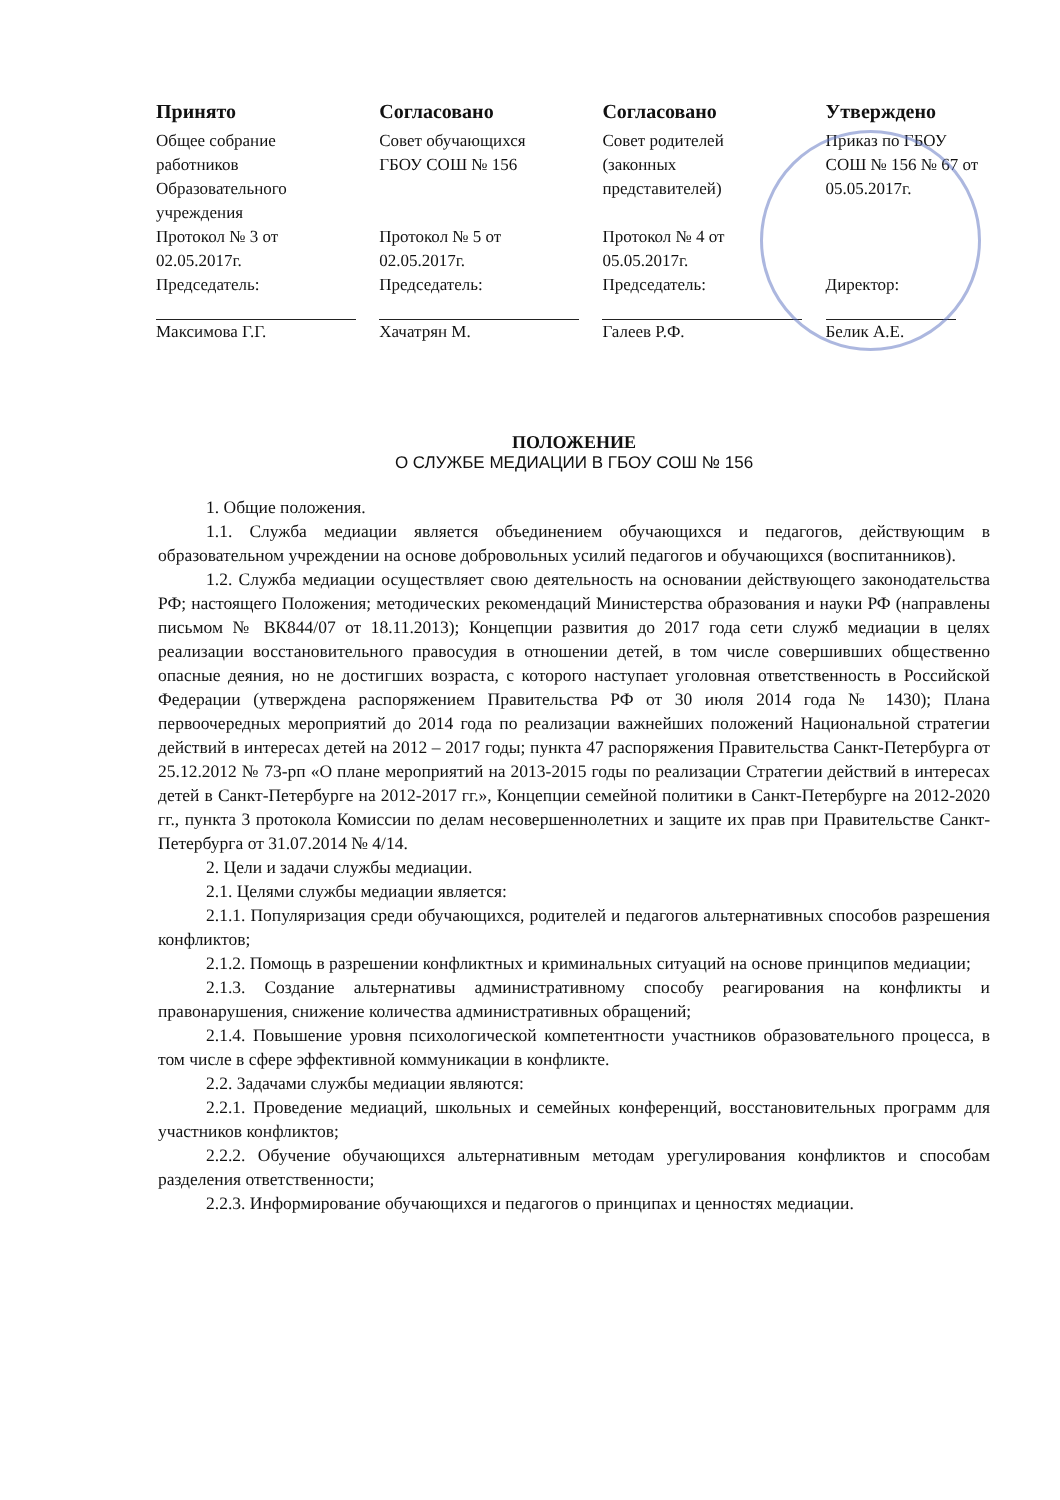| Принято | Согласовано | Согласовано | Утверждено |
| --- | --- | --- | --- |
| Общее собрание работников Образовательного учреждения Протокол № 3 от 02.05.2017г. Председатель: Максимова Г.Г. | Совет обучающихся ГБОУ СОШ № 156 Протокол № 5 от 02.05.2017г. Председатель: Хачатрян М. | Совет родителей (законных представителей) Протокол № 4 от 05.05.2017г. Председатель: Галеев Р.Ф. | Приказ по ГБОУ СОШ № 156 № 67 от 05.05.2017г. Директор: Белик А.Е. |
ПОЛОЖЕНИЕ
О СЛУЖБЕ МЕДИАЦИИ В ГБОУ СОШ № 156
1. Общие положения.
1.1. Служба медиации является объединением обучающихся и педагогов, действующим в образовательном учреждении на основе добровольных усилий педагогов и обучающихся (воспитанников).
1.2. Служба медиации осуществляет свою деятельность на основании действующего законодательства РФ; настоящего Положения; методических рекомендаций Министерства образования и науки РФ (направлены письмом № ВК844/07 от 18.11.2013); Концепции развития до 2017 года сети служб медиации в целях реализации восстановительного правосудия в отношении детей, в том числе совершивших общественно опасные деяния, но не достигших возраста, с которого наступает уголовная ответственность в Российской Федерации (утверждена распоряжением Правительства РФ от 30 июля 2014 года № 1430); Плана первоочередных мероприятий до 2014 года по реализации важнейших положений Национальной стратегии действий в интересах детей на 2012 – 2017 годы; пункта 47 распоряжения Правительства Санкт-Петербурга от 25.12.2012 № 73-рп «О плане мероприятий на 2013-2015 годы по реализации Стратегии действий в интересах детей в Санкт-Петербурге на 2012-2017 гг.», Концепции семейной политики в Санкт-Петербурге на 2012-2020 гг., пункта 3 протокола Комиссии по делам несовершеннолетних и защите их прав при Правительстве Санкт-Петербурга от 31.07.2014 № 4/14.
2. Цели и задачи службы медиации.
2.1. Целями службы медиации является:
2.1.1. Популяризация среди обучающихся, родителей и педагогов альтернативных способов разрешения конфликтов;
2.1.2. Помощь в разрешении конфликтных и криминальных ситуаций на основе принципов медиации;
2.1.3. Создание альтернативы административному способу реагирования на конфликты и правонарушения, снижение количества административных обращений;
2.1.4. Повышение уровня психологической компетентности участников образовательного процесса, в том числе в сфере эффективной коммуникации в конфликте.
2.2. Задачами службы медиации являются:
2.2.1. Проведение медиаций, школьных и семейных конференций, восстановительных программ для участников конфликтов;
2.2.2. Обучение обучающихся альтернативным методам урегулирования конфликтов и способам разделения ответственности;
2.2.3. Информирование обучающихся и педагогов о принципах и ценностях медиации.